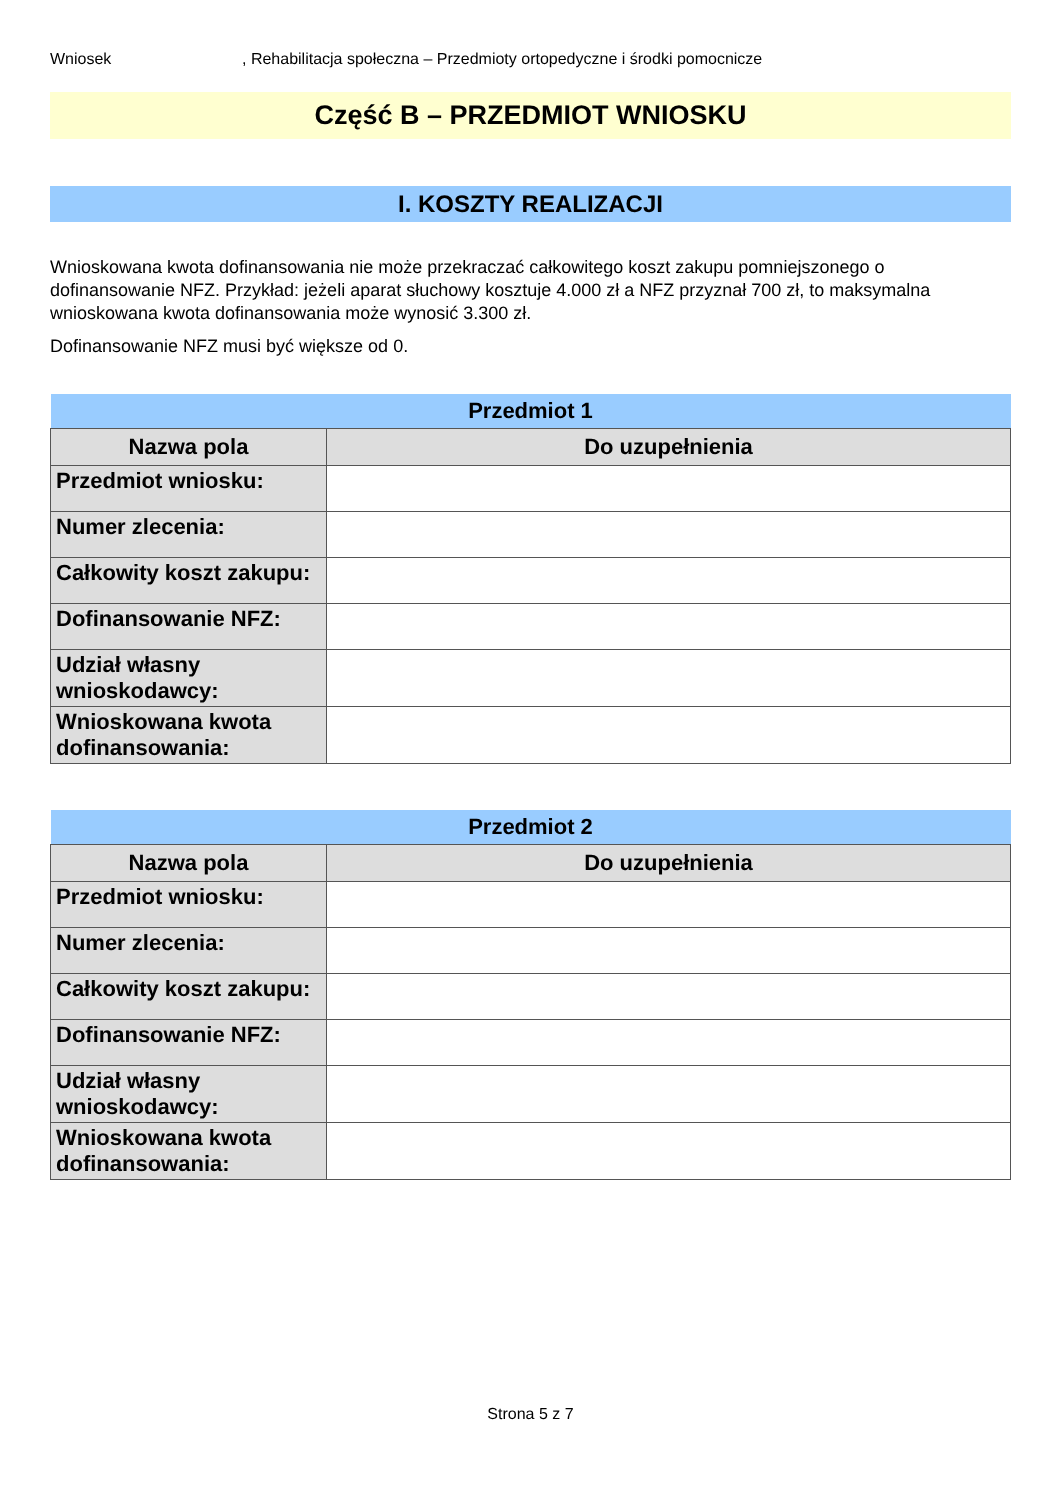Wniosek, Rehabilitacja społeczna – Przedmioty ortopedyczne i środki pomocnicze
Część B – PRZEDMIOT WNIOSKU
I. KOSZTY REALIZACJI
Wnioskowana kwota dofinansowania nie może przekraczać całkowitego koszt zakupu pomniejszonego o dofinansowanie NFZ. Przykład: jeżeli aparat słuchowy kosztuje 4.000 zł a NFZ przyznał 700 zł, to maksymalna wnioskowana kwota dofinansowania może wynosić 3.300 zł.
Dofinansowanie NFZ musi być większe od 0.
| Przedmiot 1 | |
| --- | --- |
| Nazwa pola | Do uzupełnienia |
| Przedmiot wniosku: | |
| Numer zlecenia: | |
| Całkowity koszt zakupu: | |
| Dofinansowanie NFZ: | |
| Udział własny wnioskodawcy: | |
| Wnioskowana kwota dofinansowania: | |
| Przedmiot 2 | |
| --- | --- |
| Nazwa pola | Do uzupełnienia |
| Przedmiot wniosku: | |
| Numer zlecenia: | |
| Całkowity koszt zakupu: | |
| Dofinansowanie NFZ: | |
| Udział własny wnioskodawcy: | |
| Wnioskowana kwota dofinansowania: | |
Strona 5 z 7